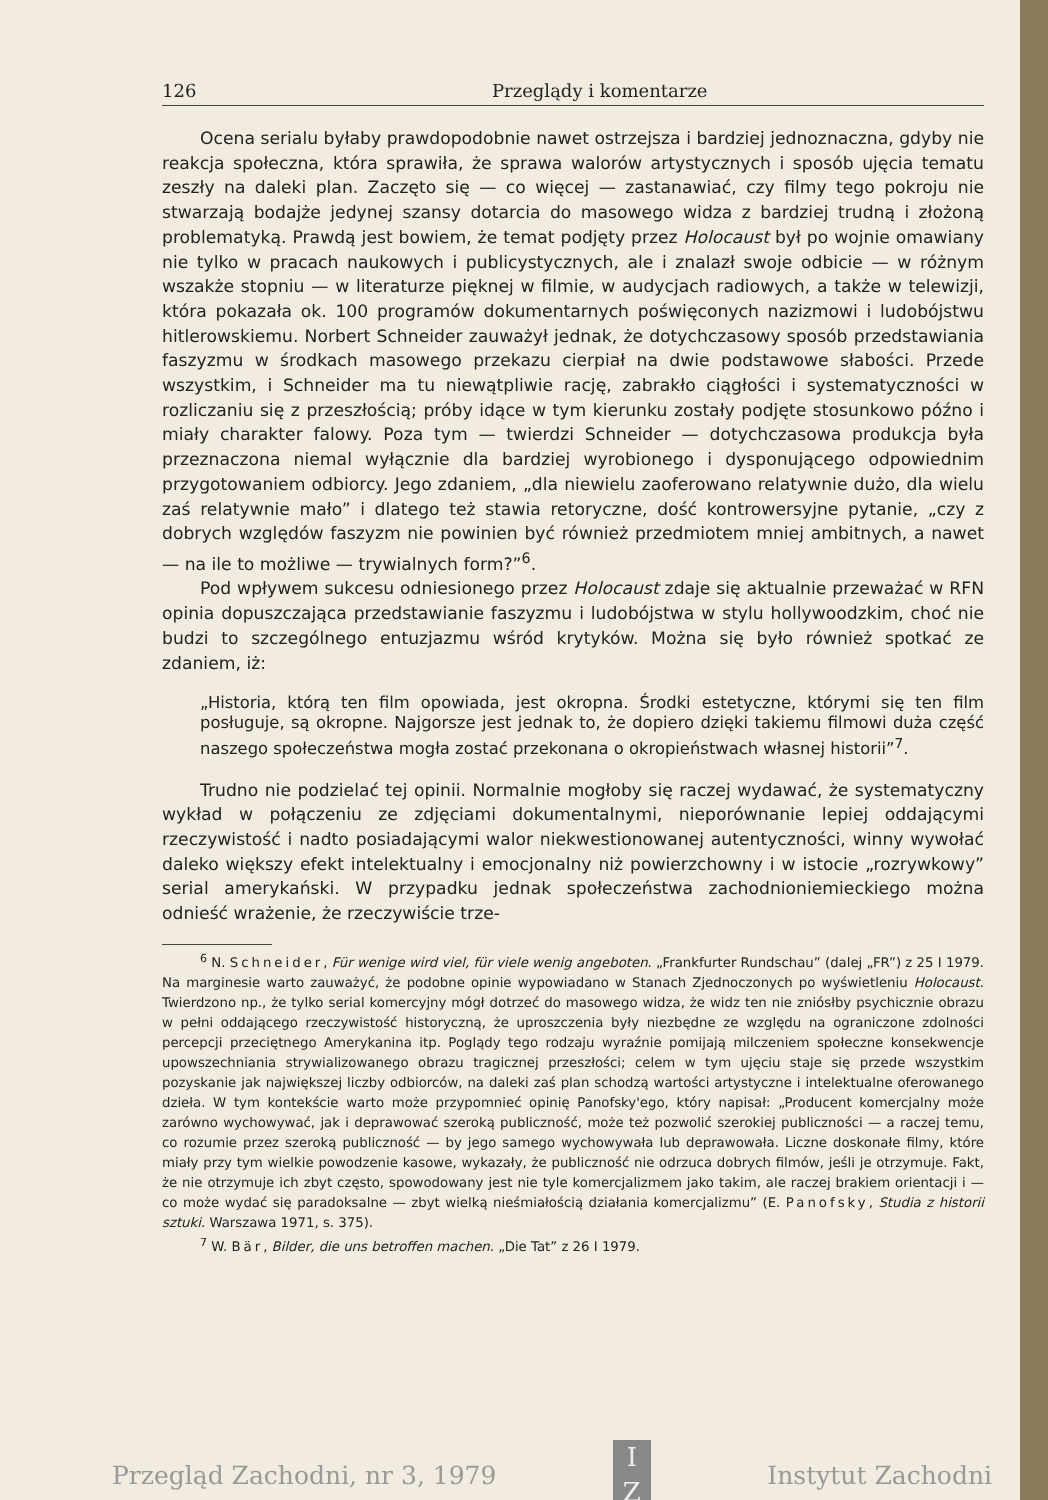126 Przeglądy i komentarze
Ocena serialu byłaby prawdopodobnie nawet ostrzejsza i bardziej jednoznaczna, gdyby nie reakcja społeczna, która sprawiła, że sprawa walorów artystycznych i sposób ujęcia tematu zeszły na daleki plan. Zaczęto się — co więcej — zastanawiać, czy filmy tego pokroju nie stwarzają bodajże jedynej szansy dotarcia do masowego widza z bardziej trudną i złożoną problematyką. Prawdą jest bowiem, że temat podjęty przez Holocaust był po wojnie omawiany nie tylko w pracach naukowych i publicystycznych, ale i znalazł swoje odbicie — w różnym wszakże stopniu — w literaturze pięknej w filmie, w audycjach radiowych, a także w telewizji, która pokazała ok. 100 programów dokumentarnych poświęconych nazizmowi i ludobójstwu hitlerowskiemu. Norbert Schneider zauważył jednak, że dotychczasowy sposób przedstawiania faszyzmu w środkach masowego przekazu cierpiał na dwie podstawowe słabości. Przede wszystkim, i Schneider ma tu niewątpliwie rację, zabrakło ciągłości i systematyczności w rozliczaniu się z przeszłością; próby idące w tym kierunku zostały podjęte stosunkowo późno i miały charakter falowy. Poza tym — twierdzi Schneider — dotychczasowa produkcja była przeznaczona niemal wyłącznie dla bardziej wyrobionego i dysponującego odpowiednim przygotowaniem odbiorcy. Jego zdaniem, „dla niewielu zaoferowano relatywnie dużo, dla wielu zaś relatywnie mało” i dlatego też stawia retoryczne, dość kontrowersyjne pytanie, „czy z dobrych względów faszyzm nie powinien być również przedmiotem mniej ambitnych, a nawet — na ile to możliwe — trywialnych form?”<sup>6</sup>.
Pod wpływem sukcesu odniesionego przez Holocaust zdaje się aktualnie przeważać w RFN opinia dopuszczająca przedstawianie faszyzmu i ludobójstwa w stylu hollywoodzkim, choć nie budzi to szczególnego entuzjazmu wśród krytyków. Można się było również spotkać ze zdaniem, iż:
„Historia, którą ten film opowiada, jest okropna. Środki estetyczne, którymi się ten film posługuje, są okropne. Najgorsze jest jednak to, że dopiero dzięki takiemu filmowi duża część naszego społeczeństwa mogła zostać przekonana o okropieństwach własnej historii”<sup>7</sup>.
Trudno nie podzielać tej opinii. Normalnie mogłoby się raczej wydawać, że systematyczny wykład w połączeniu ze zdjęciami dokumentalnymi, nieporównanie lepiej oddającymi rzeczywistość i nadto posiadającymi walor niekwestionowanej autentyczności, winny wywołać daleko większy efekt intelektualny i emocjonalny niż powierzchowny i w istocie „rozrywkowy” serial amerykański. W przypadku jednak społeczeństwa zachodnioniemieckiego można odnieść wrażenie, że rzeczywiście trze-
<sup>6</sup> N. Schneider, Für wenige wird viel, für viele wenig angeboten. „Frankfurter Rundschau” (dalej „FR”) z 25 I 1979. Na marginesie warto zauważyć, że podobne opinie wypowiadano w Stanach Zjednoczonych po wyświetleniu Holocaust. Twierdzono np., że tylko serial komercyjny mógł dotrzeć do masowego widza, że widz ten nie zniósłby psychicznie obrazu w pełni oddającego rzeczywistość historyczną, że uproszczenia były niezbędne ze względu na ograniczone zdolności percepcji przeciętnego Amerykanina itp. Poglądy tego rodzaju wyraźnie pomijają milczeniem społeczne konsekwencje upowszechniania strywializowanego obrazu tragicznej przeszłości; celem w tym ujęciu staje się przede wszystkim pozyskanie jak największej liczby odbiorców, na daleki zaś plan schodzą wartości artystyczne i intelektualne oferowanego dzieła. W tym kontekście warto może przypomnieć opinię Panofsky'ego, który napisał: „Producent komercjalny może zarówno wychowywać, jak i deprawować szeroką publiczność, może też pozwolić szerokiej publiczności — a raczej temu, co rozumie przez szeroką publiczność — by jego samego wychowywała lub deprawowała. Liczne doskonałe filmy, które miały przy tym wielkie powodzenie kasowe, wykazały, że publiczność nie odrzuca dobrych filmów, jeśli je otrzymuje. Fakt, że nie otrzymuje ich zbyt często, spowodowany jest nie tyle komercjalizmem jako takim, ale raczej brakiem orientacji i — co może wydać się paradoksalne — zbyt wielką nieśmiałością działania komercjalizmu” (E. Panofsky, Studia z historii sztuki. Warszawa 1971, s. 375).
<sup>7</sup> W. Bär, Bilder, die uns betroffen machen. „Die Tat” z 26 I 1979.
Przegląd Zachodni, nr 3, 1979
I
Z
Instytut Zachodni